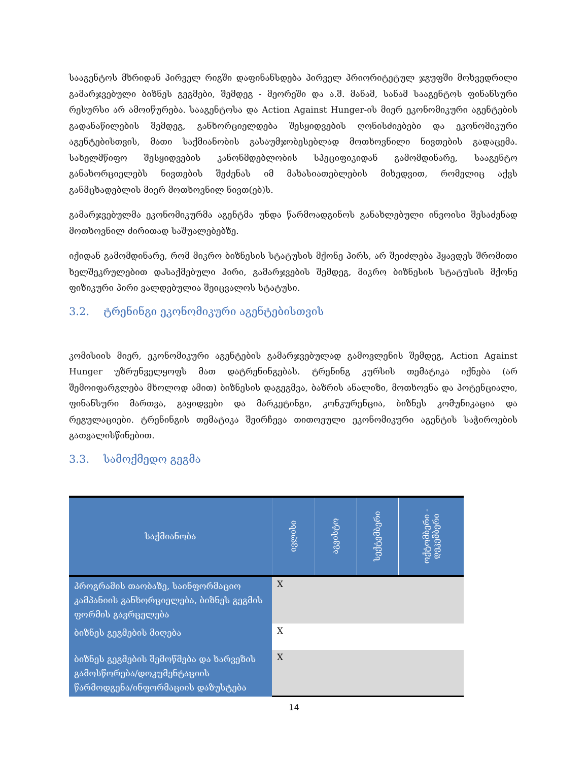სააგენტოს მხრიდან პირველ რიგში დაფინანსდება პირველ პრიორიტეტულ ჯგუფში მოხვედრილი გამარჯვებული ბიზნეს გეგმები, შემდეგ - მეორეში და ა.შ. მანამ, სანამ სააგენტოს ფინანსური რესურსი არ ამოიწურება. სააგენტოსა და Action Against Hunger-ის მიერ ეკონომიკური აგენტების გადანაწილების შემდეგ, განხორციელდება შესყიდვების ღონისძიებები და ეკონომიკური აგენტებისთვის, მათი საქმიანობის გასაუმჯობესებლად მოთხოვნილი ნივთების გადაცემა. სახელმწიფო შესყიდვების კანონმდებლობის სპეციფიკიდან გამომდინარე, სააგენტო განახორციელებს ნივთების შეძენას იმ მახასიათებლების მიხედვით, რომელიც აქვს განმცხადებლის მიერ მოთხოვნილ ნივთ(ებ)ს.
გამარჯვებულმა ეკონომიკურმა აგენტმა უნდა წარმოადგინოს განახლებული ინვოისი შესაძენად მოთხოვნილ ძირითად საშუალებებზე.
იქიდან გამომდინარე, რომ მიკრო ბიზნესის სტატუსის მქონე პირს, არ შეიძლება ჰყავდეს შრომითი ხელშეკრულებით დასაქმებული პირი, გამარჯვების შემდეგ, მიკრო ბიზნესის სტატუსის მქონე ფიზიკური პირი ვალდებულია შეიცვალოს სტატუსი.
3.2. ტრენინგი ეკონომიკური აგენტებისთვის
კომისიის მიერ, ეკონომიკური აგენტების გამარჯვებულად გამოვლენის შემდეგ, Action Against Hunger უზრუნველყოფს მათ დატრენინგებას. ტრენინგ კურსის თემატიკა იქნება (არ შემოიფარგლება მხოლოდ ამით) ბიზნესის დაგეგმვა, ბაზრის ანალიზი, მოთხოვნა და პოტენციალი, ფინანსური მართვა, გაყიდვები და მარკეტინგი, კონკურენცია, ბიზნეს კომუნიკაცია და რეგულაციები. ტრენინგის თემატიკა შეირჩევა თითოეული ეკონომიკური აგენტის საჭიროების გათვალისწინებით.
3.3. სამოქმედო გეგმა
| საქმიანობა | ივლისი | აგვისტო | სექტემბერი | ოქტომბერი - დეკემბერი |
| --- | --- | --- | --- | --- |
| პროგრამის თაობაზე, საინფორმაციო კამპანიის განხორციელება, ბიზნეს გეგმის ფორმის გავრცელება | X | | | |
| ბიზნეს გეგმების მიღება | X | | | |
| ბიზნეს გეგმების შემოწმება და ხარვეზის გამოსწორება/დოკუმენტაციის წარმოდგენა/ინფორმაციის დაზუსტება | X | | | |
14